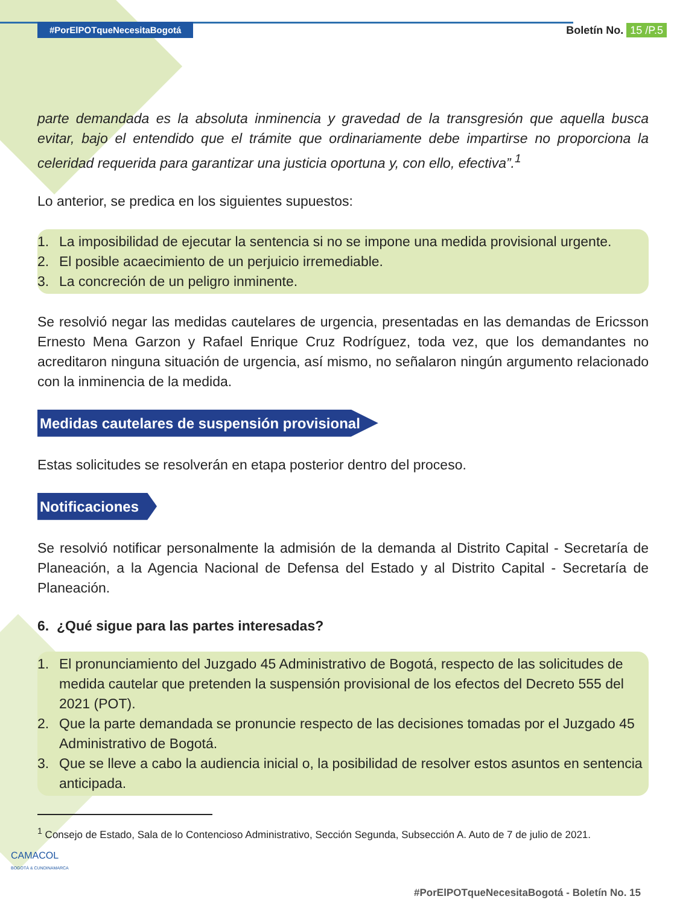#PorElPOTqueNecesitaBogotá Boletín No. 15 /P.5
parte demandada es la absoluta inminencia y gravedad de la transgresión que aquella busca evitar, bajo el entendido que el trámite que ordinariamente debe impartirse no proporciona la celeridad requerida para garantizar una justicia oportuna y, con ello, efectiva”.<sup>1</sup>
Lo anterior, se predica en los siguientes supuestos:
1. La imposibilidad de ejecutar la sentencia si no se impone una medida provisional urgente.
2. El posible acaecimiento de un perjuicio irremediable.
3. La concreción de un peligro inminente.
Se resolvió negar las medidas cautelares de urgencia, presentadas en las demandas de Ericsson Ernesto Mena Garzon y Rafael Enrique Cruz Rodríguez, toda vez, que los demandantes no acreditaron ninguna situación de urgencia, así mismo, no señalaron ningún argumento relacionado con la inminencia de la medida.
Medidas cautelares de suspensión provisional
Estas solicitudes se resolverán en etapa posterior dentro del proceso.
Notificaciones
Se resolvió notificar personalmente la admisión de la demanda al Distrito Capital - Secretaría de Planeación, a la Agencia Nacional de Defensa del Estado y al Distrito Capital - Secretaría de Planeación.
6. ¿Qué sigue para las partes interesadas?
1. El pronunciamiento del Juzgado 45 Administrativo de Bogotá, respecto de las solicitudes de medida cautelar que pretenden la suspensión provisional de los efectos del Decreto 555 del 2021 (POT).
2. Que la parte demandada se pronuncie respecto de las decisiones tomadas por el Juzgado 45 Administrativo de Bogotá.
3. Que se lleve a cabo la audiencia inicial o, la posibilidad de resolver estos asuntos en sentencia anticipada.
<sup>1</sup> Consejo de Estado, Sala de lo Contencioso Administrativo, Sección Segunda, Subsección A. Auto de 7 de julio de 2021.
CAMACOL
BOGOTÁ & CUNDINAMARCA
#PorElPOTqueNecesitaBogotá - Boletín No. 15